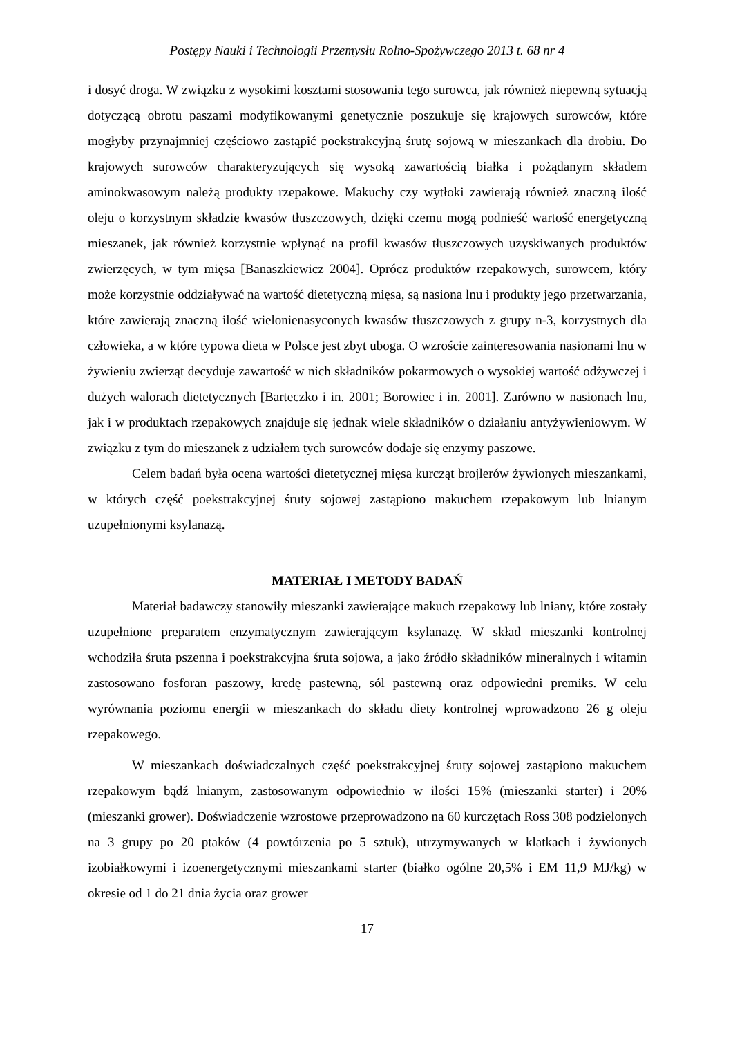Postępy Nauki i Technologii Przemysłu Rolno-Spożywczego 2013 t. 68 nr 4
i dosyć droga. W związku z wysokimi kosztami stosowania tego surowca, jak również niepewną sytuacją dotyczącą obrotu paszami modyfikowanymi genetycznie poszukuje się krajowych surowców, które mogłyby przynajmniej częściowo zastąpić poekstrakcyjną śrutę sojową w mieszankach dla drobiu. Do krajowych surowców charakteryzujących się wysoką zawartością białka i pożądanym składem aminokwasowym należą produkty rzepakowe. Makuchy czy wytłoki zawierają również znaczną ilość oleju o korzystnym składzie kwasów tłuszczowych, dzięki czemu mogą podnieść wartość energetyczną mieszanek, jak również korzystnie wpłynąć na profil kwasów tłuszczowych uzyskiwanych produktów zwierzęcych, w tym mięsa [Banaszkiewicz 2004]. Oprócz produktów rzepakowych, surowcem, który może korzystnie oddziaływać na wartość dietetyczną mięsa, są nasiona lnu i produkty jego przetwarzania, które zawierają znaczną ilość wielonienasyconych kwasów tłuszczowych z grupy n-3, korzystnych dla człowieka, a w które typowa dieta w Polsce jest zbyt uboga. O wzroście zainteresowania nasionami lnu w żywieniu zwierząt decyduje zawartość w nich składników pokarmowych o wysokiej wartość odżywczej i dużych walorach dietetycznych [Barteczko i in. 2001; Borowiec i in. 2001]. Zarówno w nasionach lnu, jak i w produktach rzepakowych znajduje się jednak wiele składników o działaniu antyżywieniowym. W związku z tym do mieszanek z udziałem tych surowców dodaje się enzymy paszowe.
Celem badań była ocena wartości dietetycznej mięsa kurcząt brojlerów żywionych mieszankami, w których część poekstrakcyjnej śruty sojowej zastąpiono makuchem rzepakowym lub lnianym uzupełnionymi ksylanazą.
MATERIAŁ I METODY BADAŃ
Materiał badawczy stanowiły mieszanki zawierające makuch rzepakowy lub lniany, które zostały uzupełnione preparatem enzymatycznym zawierającym ksylanazę. W skład mieszanki kontrolnej wchodziła śruta pszenna i poekstrakcyjna śruta sojowa, a jako źródło składników mineralnych i witamin zastosowano fosforan paszowy, kredę pastewną, sól pastewną oraz odpowiedni premiks. W celu wyrównania poziomu energii w mieszankach do składu diety kontrolnej wprowadzono 26 g oleju rzepakowego.
W mieszankach doświadczalnych część poekstrakcyjnej śruty sojowej zastąpiono makuchem rzepakowym bądź lnianym, zastosowanym odpowiednio w ilości 15% (mieszanki starter) i 20% (mieszanki grower). Doświadczenie wzrostowe przeprowadzono na 60 kurczętach Ross 308 podzielonych na 3 grupy po 20 ptaków (4 powtórzenia po 5 sztuk), utrzymywanych w klatkach i żywionych izobiałkowymi i izoenergetycznymi mieszankami starter (białko ogólne 20,5% i EM 11,9 MJ/kg) w okresie od 1 do 21 dnia życia oraz grower
17